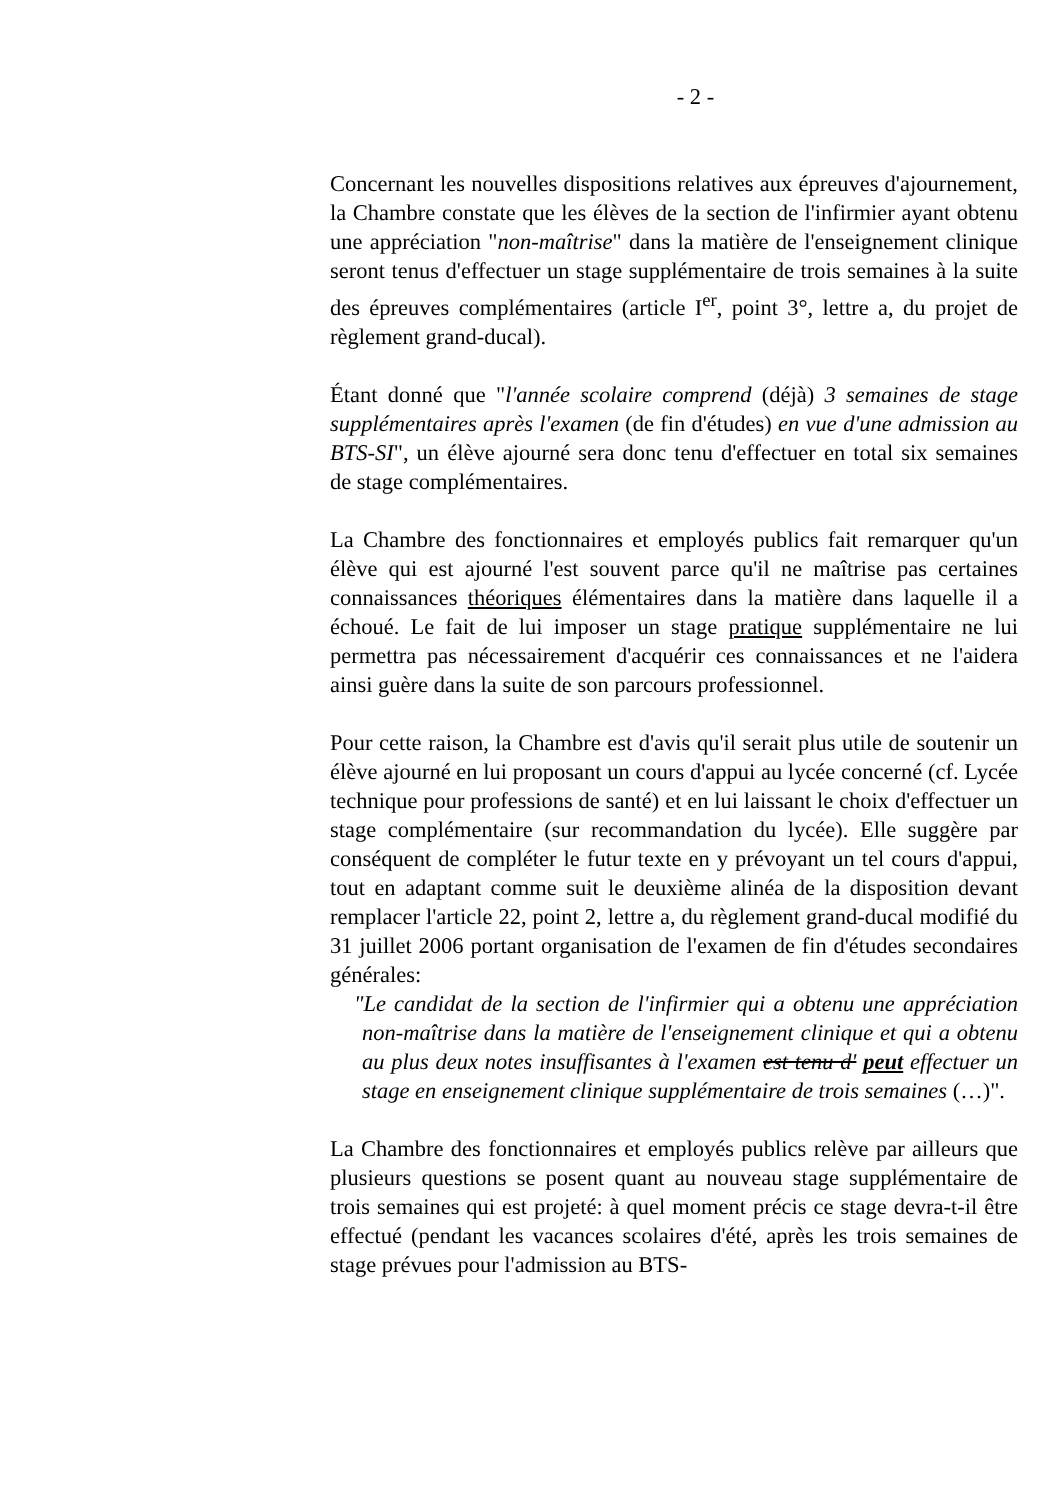- 2 -
Concernant les nouvelles dispositions relatives aux épreuves d'ajournement, la Chambre constate que les élèves de la section de l'infirmier ayant obtenu une appréciation "non-maîtrise" dans la matière de l'enseignement clinique seront tenus d'effectuer un stage supplémentaire de trois semaines à la suite des épreuves complémentaires (article I<sup>er</sup>, point 3°, lettre a, du projet de règlement grand-ducal).
Étant donné que "l'année scolaire comprend (déjà) 3 semaines de stage supplémentaires après l'examen (de fin d'études) en vue d'une admission au BTS-SI", un élève ajourné sera donc tenu d'effectuer en total six semaines de stage complémentaires.
La Chambre des fonctionnaires et employés publics fait remarquer qu'un élève qui est ajourné l'est souvent parce qu'il ne maîtrise pas certaines connaissances théoriques élémentaires dans la matière dans laquelle il a échoué. Le fait de lui imposer un stage pratique supplémentaire ne lui permettra pas nécessairement d'acquérir ces connaissances et ne l'aidera ainsi guère dans la suite de son parcours professionnel.
Pour cette raison, la Chambre est d'avis qu'il serait plus utile de soutenir un élève ajourné en lui proposant un cours d'appui au lycée concerné (cf. Lycée technique pour professions de santé) et en lui laissant le choix d'effectuer un stage complémentaire (sur recommandation du lycée). Elle suggère par conséquent de compléter le futur texte en y prévoyant un tel cours d'appui, tout en adaptant comme suit le deuxième alinéa de la disposition devant remplacer l'article 22, point 2, lettre a, du règlement grand-ducal modifié du 31 juillet 2006 portant organisation de l'examen de fin d'études secondaires générales:
"Le candidat de la section de l'infirmier qui a obtenu une appréciation non-maîtrise dans la matière de l'enseignement clinique et qui a obtenu au plus deux notes insuffisantes à l'examen est tenu d' peut effectuer un stage en enseignement clinique supplémentaire de trois semaines (…)".
La Chambre des fonctionnaires et employés publics relève par ailleurs que plusieurs questions se posent quant au nouveau stage supplémentaire de trois semaines qui est projeté: à quel moment précis ce stage devra-t-il être effectué (pendant les vacances scolaires d'été, après les trois semaines de stage prévues pour l'admission au BTS-